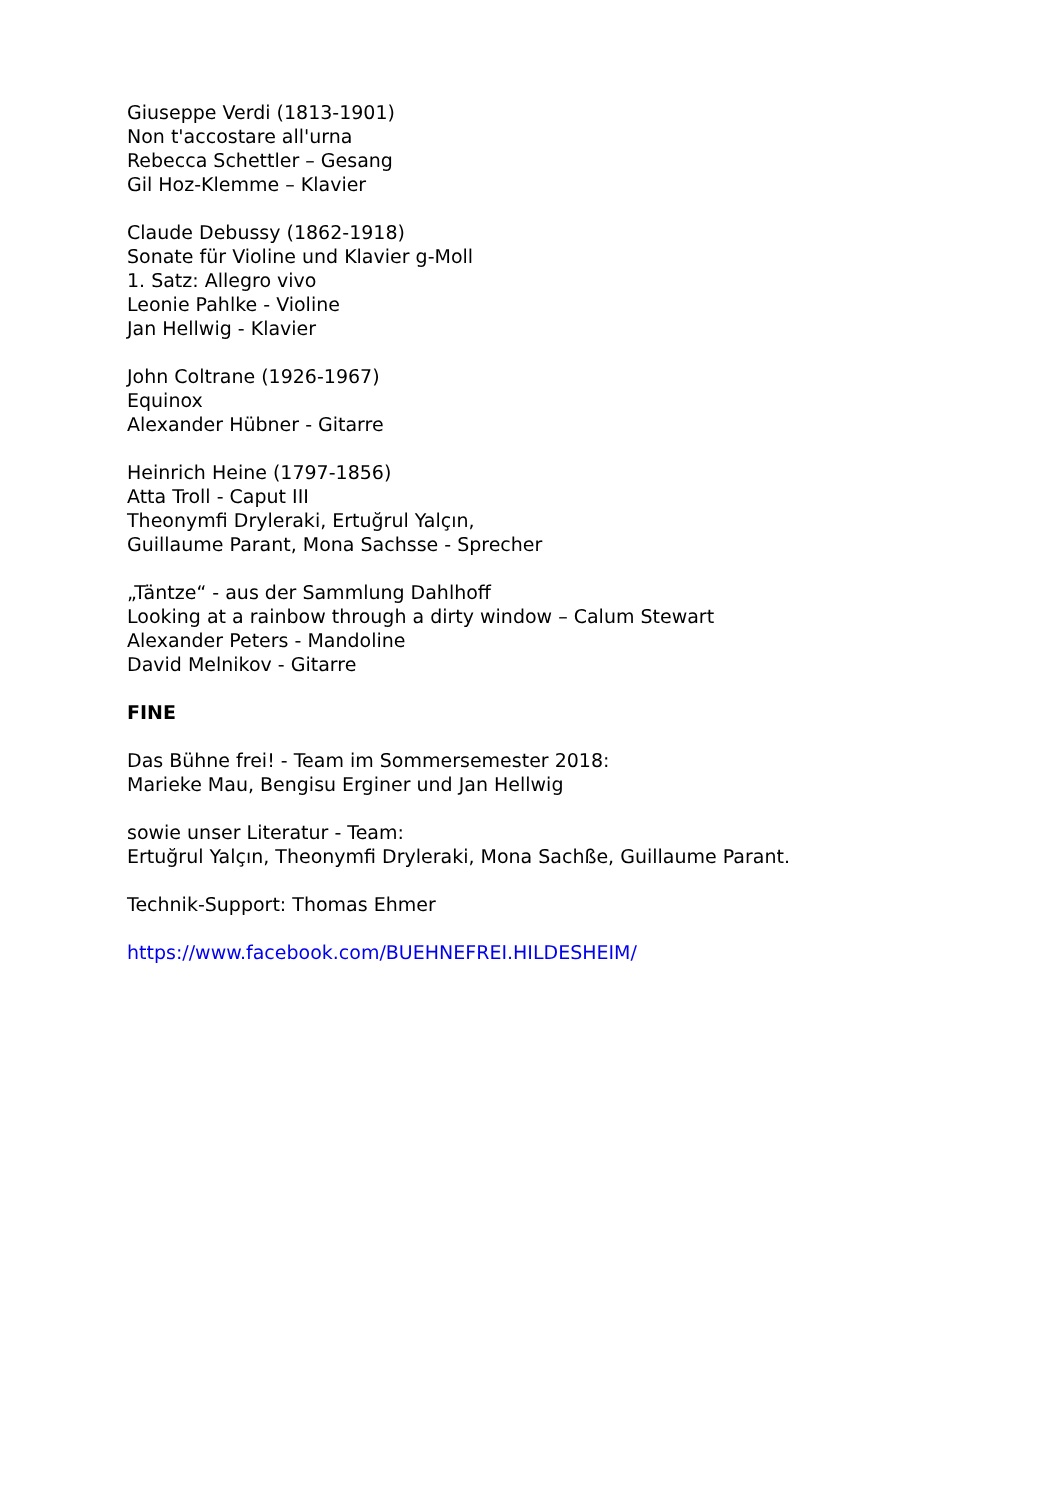Giuseppe Verdi (1813-1901)
Non t'accostare all'urna
Rebecca Schettler – Gesang
Gil Hoz-Klemme – Klavier
Claude Debussy (1862-1918)
Sonate für Violine und Klavier g-Moll
1. Satz: Allegro vivo
Leonie Pahlke - Violine
Jan Hellwig - Klavier
John Coltrane (1926-1967)
Equinox
Alexander Hübner - Gitarre
Heinrich Heine (1797-1856)
Atta Troll - Caput III
Theonymfi Dryleraki, Ertuğrul Yalçın,
Guillaume Parant, Mona Sachsse - Sprecher
„Täntze“ - aus der Sammlung Dahlhoff
Looking at a rainbow through a dirty window – Calum Stewart
Alexander Peters - Mandoline
David Melnikov - Gitarre
FINE
Das Bühne frei! - Team im Sommersemester 2018:
Marieke Mau, Bengisu Erginer und Jan Hellwig
sowie unser Literatur - Team:
Ertuğrul Yalçın, Theonymfi Dryleraki, Mona Sachße, Guillaume Parant.
Technik-Support: Thomas Ehmer
https://www.facebook.com/BUEHNEFREI.HILDESHEIM/